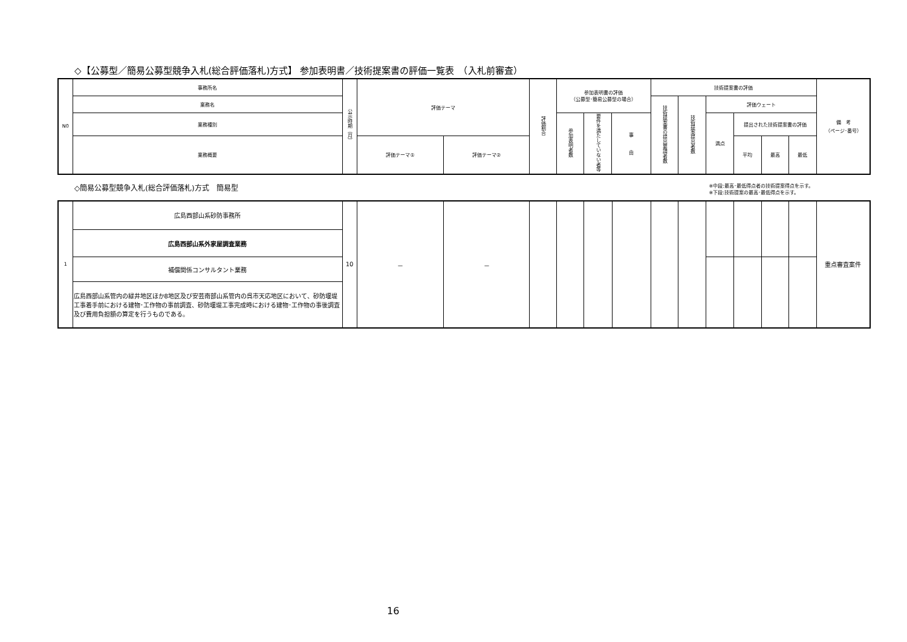◇【公募型／簡易公募型競争入札(総合評価落札)方式】 参加表明書／技術提案書の評価一覧表　（入札前審査）
| N0 | 事務所名 | 公示時期（月） | 評価テーマ | | 評価割合 | 参加表明書の評価 （公募型･簡易公募型の場合） | | | 技術提案書の評価 | | | | | | 備 考 （ページ･番号） |
| | 業務名 | | | | | | | | 技術提案書の提出要請者数 | 技術提案提出者数 | 評価ウェート | | | | |
| | 業務種別 | | | | | 参加表明者数 | 要件を満たしていない者等 | 事 由 | | | 満点 | 提出された技術提案書の評価 | | | |
| | 業務概要 | | 評価テーマ① | 評価テーマ② | | | | | | | | 平均 | 最高 | 最低 | |
◇簡易公募型競争入札(総合評価落札)方式　簡易型 ※中段:最高･最低得点者の技術提案得点を示す。
※下段:技術提案の最高･最低得点を示す。
| 1 | 広島西部山系砂防事務所 | 10 | － | － | | | | | | | | | | | 重点審査案件 |
| | 広島西部山系外家屋調査業務 | | | | | | | | | | | | | | |
| | 補償関係コンサルタント業務 | | | | | | | | | | | | | | |
| | 広島西部山系管内の緑井地区ほか8地区及び安芸南部山系管内の呉市天応地区において、砂防堰堤工事着手前における建物･工作物の事前調査、砂防堰堤工事完成時における建物･工作物の事後調査及び費用負担額の算定を行うものである。 | | | | | | | | | | | | | | |
16